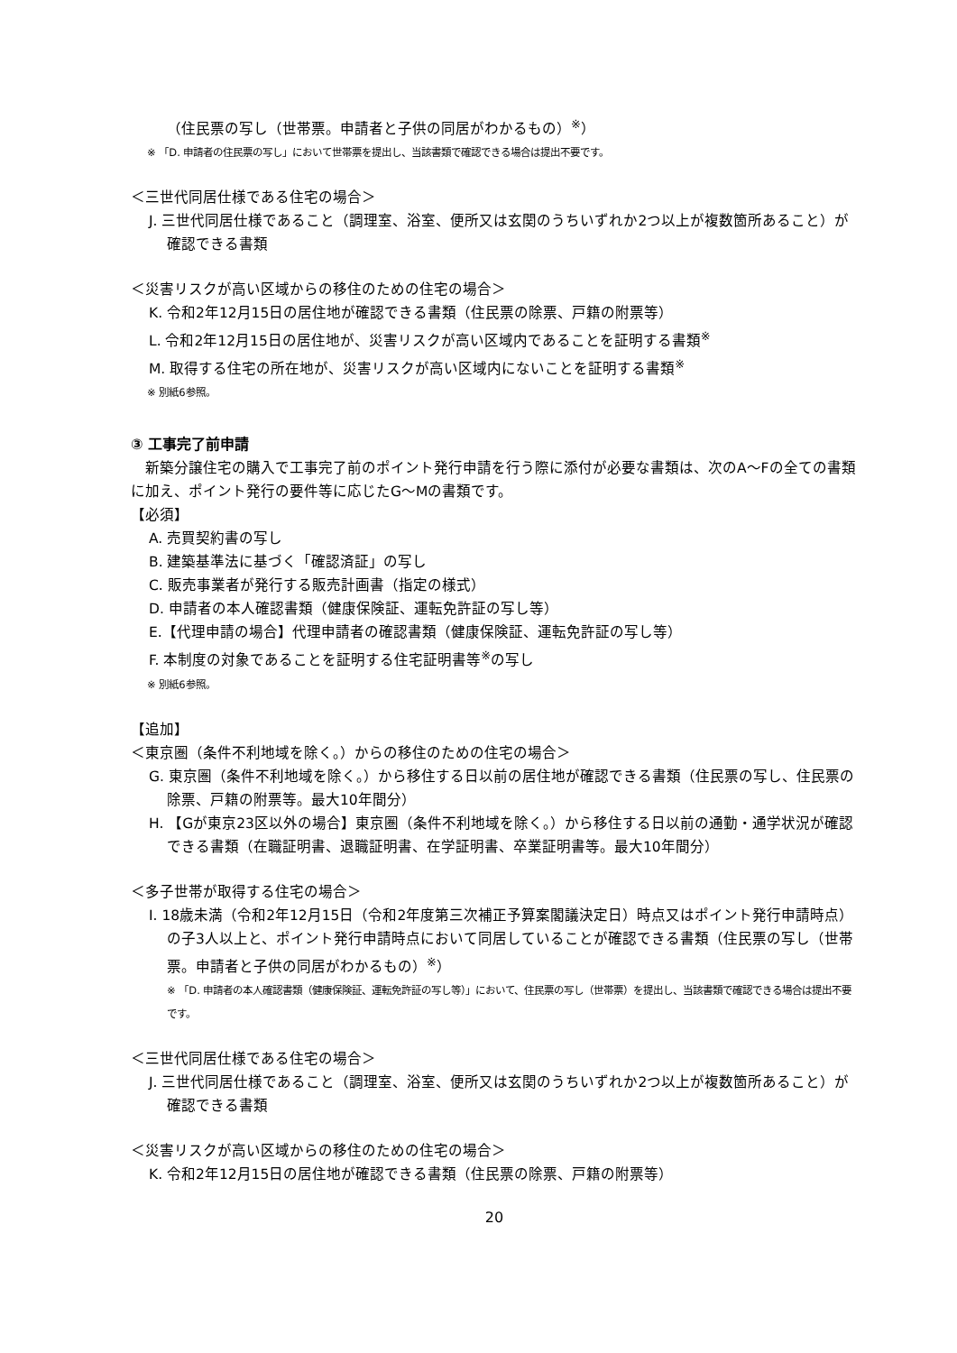（住民票の写し（世帯票。申請者と子供の同居がわかるもの）<sup>※</sup>）
※ 「D. 申請者の住民票の写し」において世帯票を提出し、当該書類で確認できる場合は提出不要です。
＜三世代同居仕様である住宅の場合＞
J. 三世代同居仕様であること（調理室、浴室、便所又は玄関のうちいずれか2つ以上が複数箇所あること）が確認できる書類
＜災害リスクが高い区域からの移住のための住宅の場合＞
K. 令和2年12月15日の居住地が確認できる書類（住民票の除票、戸籍の附票等）
L. 令和2年12月15日の居住地が、災害リスクが高い区域内であることを証明する書類<sup>※</sup>
M. 取得する住宅の所在地が、災害リスクが高い区域内にないことを証明する書類<sup>※</sup>
※ 別紙6参照。
③ 工事完了前申請
新築分譲住宅の購入で工事完了前のポイント発行申請を行う際に添付が必要な書類は、次のA～Fの全ての書類に加え、ポイント発行の要件等に応じたG～Mの書類です。
【必須】
A. 売買契約書の写し
B. 建築基準法に基づく「確認済証」の写し
C. 販売事業者が発行する販売計画書（指定の様式）
D. 申請者の本人確認書類（健康保険証、運転免許証の写し等）
E.【代理申請の場合】代理申請者の確認書類（健康保険証、運転免許証の写し等）
F. 本制度の対象であることを証明する住宅証明書等<sup>※</sup>の写し
※ 別紙6参照。
【追加】
＜東京圏（条件不利地域を除く。）からの移住のための住宅の場合＞
G. 東京圏（条件不利地域を除く。）から移住する日以前の居住地が確認できる書類（住民票の写し、住民票の除票、戸籍の附票等。最大10年間分）
H. 【Gが東京23区以外の場合】東京圏（条件不利地域を除く。）から移住する日以前の通勤・通学状況が確認できる書類（在職証明書、退職証明書、在学証明書、卒業証明書等。最大10年間分）
＜多子世帯が取得する住宅の場合＞
I. 18歳未満（令和2年12月15日（令和2年度第三次補正予算案閣議決定日）時点又はポイント発行申請時点）の子3人以上と、ポイント発行申請時点において同居していることが確認できる書類（住民票の写し（世帯票。申請者と子供の同居がわかるもの）<sup>※</sup>）
※ 「D. 申請者の本人確認書類（健康保険証、運転免許証の写し等）」において、住民票の写し（世帯票）を提出し、当該書類で確認できる場合は提出不要です。
＜三世代同居仕様である住宅の場合＞
J. 三世代同居仕様であること（調理室、浴室、便所又は玄関のうちいずれか2つ以上が複数箇所あること）が確認できる書類
＜災害リスクが高い区域からの移住のための住宅の場合＞
K. 令和2年12月15日の居住地が確認できる書類（住民票の除票、戸籍の附票等）
20